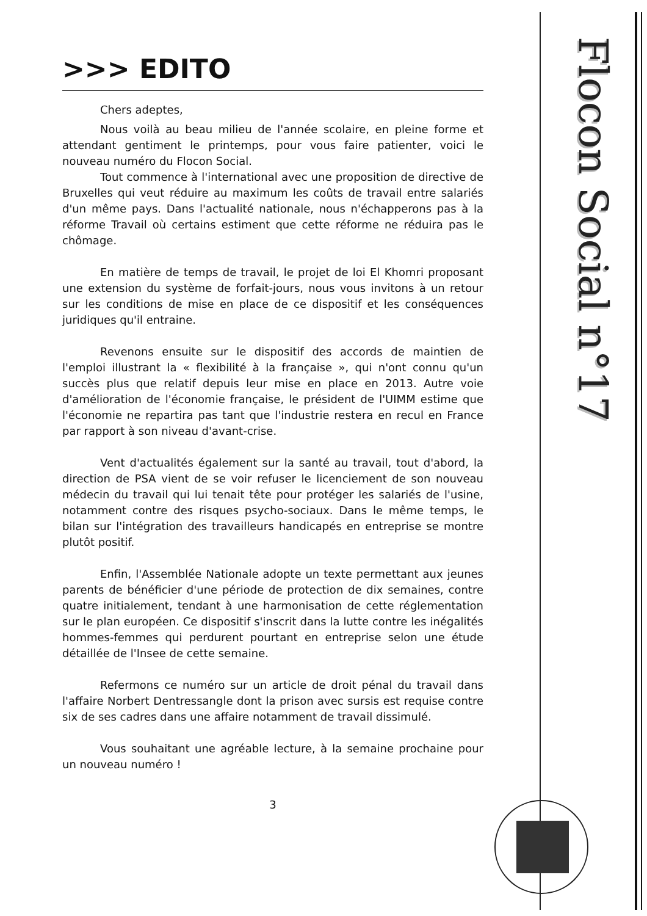Flocon Social n°17
>>> EDITO
Chers adeptes,
Nous voilà au beau milieu de l'année scolaire, en pleine forme et attendant gentiment le printemps, pour vous faire patienter, voici le nouveau numéro du Flocon Social.
Tout commence à l'international avec une proposition de directive de Bruxelles qui veut réduire au maximum les coûts de travail entre salariés d'un même pays. Dans l'actualité nationale, nous n'échapperons pas à la réforme Travail où certains estiment que cette réforme ne réduira pas le chômage.
En matière de temps de travail, le projet de loi El Khomri proposant une extension du système de forfait-jours, nous vous invitons à un retour sur les conditions de mise en place de ce dispositif et les conséquences juridiques qu'il entraine.
Revenons ensuite sur le dispositif des accords de maintien de l'emploi illustrant la « flexibilité à la française », qui n'ont connu qu'un succès plus que relatif depuis leur mise en place en 2013. Autre voie d'amélioration de l'économie française, le président de l'UIMM estime que l'économie ne repartira pas tant que l'industrie restera en recul en France par rapport à son niveau d'avant-crise.
Vent d'actualités également sur la santé au travail, tout d'abord, la direction de PSA vient de se voir refuser le licenciement de son nouveau médecin du travail qui lui tenait tête pour protéger les salariés de l'usine, notamment contre des risques psycho-sociaux. Dans le même temps, le bilan sur l'intégration des travailleurs handicapés en entreprise se montre plutôt positif.
Enfin, l'Assemblée Nationale adopte un texte permettant aux jeunes parents de bénéficier d'une période de protection de dix semaines, contre quatre initialement, tendant à une harmonisation de cette réglementation sur le plan européen. Ce dispositif s'inscrit dans la lutte contre les inégalités hommes-femmes qui perdurent pourtant en entreprise selon une étude détaillée de l'Insee de cette semaine.
Refermons ce numéro sur un article de droit pénal du travail dans l'affaire Norbert Dentressangle dont la prison avec sursis est requise contre six de ses cadres dans une affaire notamment de travail dissimulé.
Vous souhaitant une agréable lecture, à la semaine prochaine pour un nouveau numéro !
3